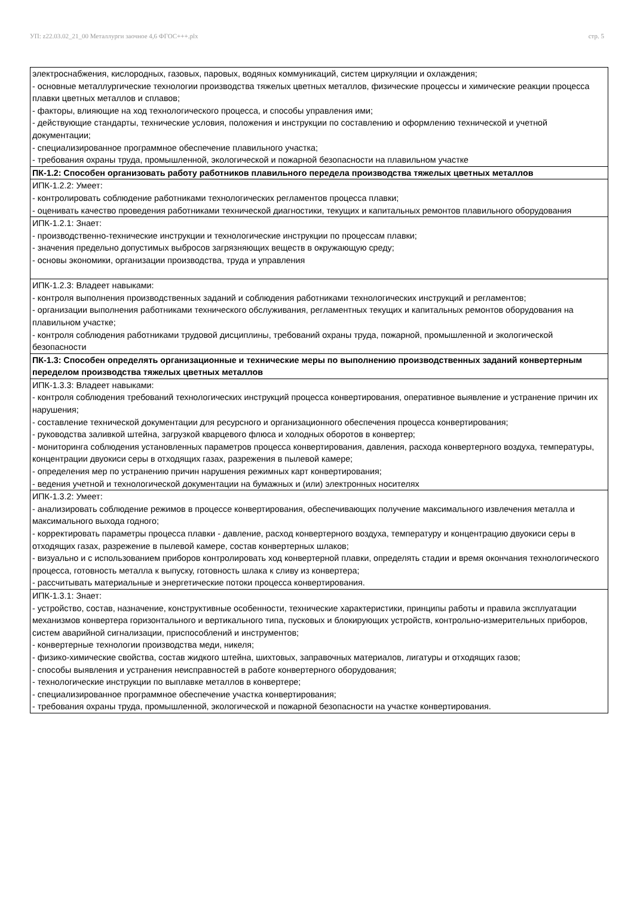УП: z22.03.02_21_00 Металлурги заочное 4,6 ФГОС+++.plx стр. 5
| электроснабжения, кислородных, газовых, паровых, водяных коммуникаций, систем циркуляции и охлаждения; - основные металлургические технологии производства тяжелых цветных металлов, физические процессы и химические реакции процесса плавки цветных металлов и сплавов; - факторы, влияющие на ход технологического процесса, и способы управления ими; - действующие стандарты, технические условия, положения и инструкции по составлению и оформлению технической и учетной документации; - специализированное программное обеспечение плавильного участка; - требования охраны труда, промышленной, экологической и пожарной безопасности на плавильном участке |
| ПК-1.2: Способен организовать работу работников плавильного передела производства тяжелых цветных металлов |
| ИПК-1.2.2: Умеет: - контролировать соблюдение работниками технологических регламентов процесса плавки; - оценивать качество проведения работниками технической диагностики, текущих и капитальных ремонтов плавильного оборудования |
| ИПК-1.2.1: Знает: - производственно-технические инструкции и технологические инструкции по процессам плавки; - значения предельно допустимых выбросов загрязняющих веществ в окружающую среду; - основы экономики, организации производства, труда и управления |
| ИПК-1.2.3: Владеет навыками: - контроля выполнения производственных заданий и соблюдения работниками технологических инструкций и регламентов; - организации выполнения работниками технического обслуживания, регламентных текущих и капитальных ремонтов оборудования на плавильном участке; - контроля соблюдения работниками трудовой дисциплины, требований охраны труда, пожарной, промышленной и экологической безопасности |
| ПК-1.3: Способен определять организационные и технические меры по выполнению производственных заданий конвертерным переделом производства тяжелых цветных металлов |
| ИПК-1.3.3: Владеет навыками: - контроля соблюдения требований технологических инструкций процесса конвертирования, оперативное выявление и устранение причин их нарушения; - составление технической документации для ресурсного и организационного обеспечения процесса конвертирования; - руководства заливкой штейна, загрузкой кварцевого флюса и холодных оборотов в конвертер; - мониторинга соблюдения установленных параметров процесса конвертирования, давления, расхода конвертерного воздуха, температуры, концентрации двуокиси серы в отходящих газах, разрежения в пылевой камере; - определения мер по устранению причин нарушения режимных карт конвертирования; - ведения учетной и технологической документации на бумажных и (или) электронных носителях |
| ИПК-1.3.2: Умеет: - анализировать соблюдение режимов в процессе конвертирования, обеспечивающих получение максимального извлечения металла и максимального выхода годного; - корректировать параметры процесса плавки - давление, расход конвертерного воздуха, температуру и концентрацию двуокиси серы в отходящих газах, разрежение в пылевой камере, состав конвертерных шлаков; - визуально и с использованием приборов контролировать ход конвертерной плавки, определять стадии и время окончания технологического процесса, готовность металла к выпуску, готовность шлака к сливу из конвертера; - рассчитывать материальные и энергетические потоки процесса конвертирования. |
| ИПК-1.3.1: Знает: - устройство, состав, назначение, конструктивные особенности, технические характеристики, принципы работы и правила эксплуатации механизмов конвертера горизонтального и вертикального типа, пусковых и блокирующих устройств, контрольно-измерительных приборов, систем аварийной сигнализации, приспособлений и инструментов; - конвертерные технологии производства меди, никеля; - физико-химические свойства, состав жидкого штейна, шихтовых, заправочных материалов, лигатуры и отходящих газов; - способы выявления и устранения неисправностей в работе конвертерного оборудования; - технологические инструкции по выплавке металлов в конвертере; - специализированное программное обеспечение участка конвертирования; - требования охраны труда, промышленной, экологической и пожарной безопасности на участке конвертирования. |